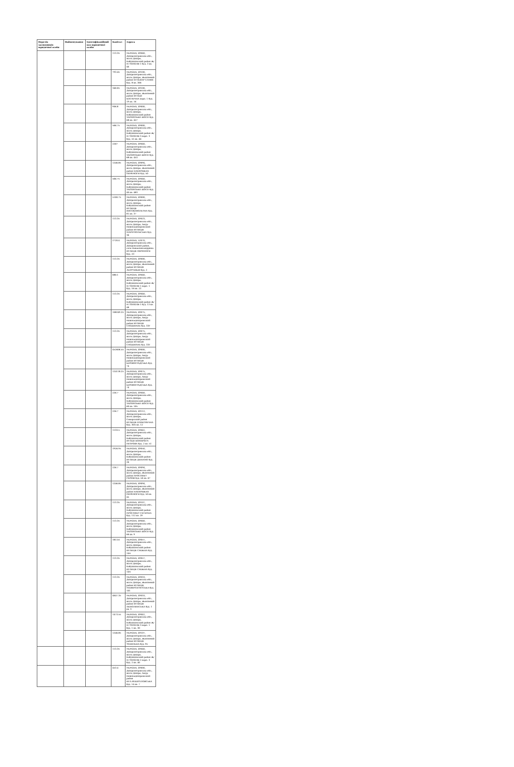| Перелік засновників юридичної особи | Найменування | Ідентифікаційний код юридичної особи | Капітал | Адреса |
| --- | --- | --- | --- | --- |
| | | | 113.35 | УКРАЇНА, 49040, Дніпропетровська обл., місто Дніпро, Бабушкінський район Ж/М ТОПОЛЯ-1 буд. 3 кв. 46 |
| | | | 793.45 | УКРАЇНА, 49100, Дніпропетровська обл., місто Дніпро, Жовтневий район БУЛЬВАР СЛАВИ буд. 8 кв. 306 |
| | | | 340.05 | УКРАЇНА, 49100, Дніпропетровська обл., місто Дніпро, Жовтневий район ВУЛЦЯ КОСМІЧНА корп. 1 буд. 19 кв. 16 |
| | | | 906.8 | УКРАЇНА, 49000, Дніпропетровська обл., місто Дніпро, Бабушкінський район ЗАПОРІЗЬКЕ ШОСЕ буд. 68 кв. 457 |
| | | | 566.75 | УКРАЇНА, 49000, Дніпропетровська обл., місто Дніпро, Бабушкінський район Ж/М ТОПОЛЯ-3 корп. 3 буд. 51 кв. 46 |
| | | | 2267 | УКРАЇНА, 49040, Дніпропетровська обл., місто Дніпро, Бабушкінський район ЗАПОРІЗЬКЕ ШОСЕ буд. 68 кв. 453 |
| | | | 1246.85 | УКРАЇНА, 49094, Дніпропетровська обл., місто Дніпро, Жовтневий район НАБЕРЕЖНА ПЕРЕМОГИ буд. 50 |
| | | | 566.75 | УКРАЇНА, 49040, Дніпропетровська обл., місто Дніпро, Бабушкінський район ЗАПОРІЗЬКЕ ШОСЕ буд. 40 кв. 483 |
| | | | 5100.75 | УКРАЇНА, 49000, Дніпропетровська обл., місто Дніпро, Бабушкінський район ВУЛИЦЯ ВИСОКОВОЛЬТНА буд. 81 кв. 37 |
| | | | 113.35 | УКРАЇНА, 49023, Дніпропетровська обл., місто Дніпро, Амур-Нижньодніпровський район ВУЛИЦЯ МАРІУПОЛЬСЬКА буд. 36 |
| | | | 2720.4 | УКРАЇНА, 52070, Дніпропетровська обл., Дніпровський район, село Новоолександрівка ВУЛИЦЯ ПЕРЕМОГИ буд. 23 |
| | | | 113.35 | УКРАЇНА, 49000, Дніпропетровська обл., місто Дніпро, Жовтневий район ВУЛИЦЯ ЛЬОТЧИКІВ буд. 2 |
| | | | 680.1 | УКРАЇНА, 49040, Дніпропетровська обл., місто Дніпро, Бабушкінський район Ж/М ТОПОЛЯ-1 корп. 1 буд. 16 кв. 22 |
| | | | 113.35 | УКРАЇНА, 49040, Дніпропетровська обл., місто Дніпро, Бабушкінський район Ж/М ТОПОЛЯ-1 буд. 13 кв. 48 |
| | | | 108249.25 | УКРАЇНА, 49075, Дніпропетровська обл., місто Дніпро, Амур-Нижньодніпровський район ВУЛИЦЯ СПОДІВАНЬ буд. 33Г |
| | | | 113.35 | УКРАЇНА, 49075, Дніпропетровська обл., місто Дніпро, Амур-Нижньодніпровський район ВУЛИЦЯ СПОДІВАНЬ буд. 33Г |
| | | | 452606.55 | УКРАЇНА, 49000, Дніпропетровська обл., місто Дніпро, Амур-Нижньодніпровський район ВУЛИЦЯ КІРОВОГРАДСЬКА буд. 74 |
| | | | 124118.25 | УКРАЇНА, 49075, Дніпропетровська обл., місто Дніпро, Амур-Нижньодніпровський район ВУЛИЦЯ КІРОВОГРАДСЬКА буд. 74 |
| | | | 226.7 | УКРАЇНА, 49040, Дніпропетровська обл., місто Дніпро, Бабушкінський район ЗАПОРІЗЬКЕ ШОСЕ буд. 60 кв. 105 |
| | | | 226.7 | УКРАЇНА, 49112, Дніпропетровська обл., місто Дніпро, Самарський район ВУЛИЦЯ ЕЛЕКТРИЧНА буд. 30А кв. 12 |
| | | | 1133.5 | УКРАЇНА, 49041, Дніпропетровська обл., місто Дніпро, Бабушкінський район ВУЛЦЯ КОМБРИГА ПЕТРОВА буд. 2 кв. 51 |
| | | | 1926.95 | УКРАЇНА, 49050, Дніпропетровська обл., місто Дніпро, Бабушкінський район ВУЛИЦЯ ДИНАМО буд. 26 |
| | | | 226.7 | УКРАЇНА, 49094, Дніпропетровська обл., місто Дніпро, Жовтневий район ПРОСПЕКТ ГЕРОЇВ буд. 50 кв. 67 |
| | | | 1246.85 | УКРАЇНА, 49094, Дніпропетровська обл., місто Дніпро, Жовтневий район НАБЕРЕЖНА ПЕРЕМОГИ буд. 50 кв. 45 |
| | | | 113.35 | УКРАЇНА, 49107, Дніпропетровська обл., місто Дніпро, Бабушкінський район ПРОСПЕКТ ГАГАРІНА буд. 112 кв. 29 |
| | | | 113.35 | УКРАЇНА, 49040, Дніпропетровська обл., місто Дніпро, Бабушкінський район ЗАПОРІЗЬКЕ ШОСЕ буд. 66 кв. 9 |
| | | | 1813.6 | УКРАЇНА, 49057, Дніпропетровська обл., місто Дніпро, Бабушкінський район ВУЛИЦЯ СМІЖНА буд. 14А |
| | | | 113.35 | УКРАЇНА, 49057, Дніпропетровська обл., місто Дніпро, Бабушкінський район ВУЛИЦЯ СМІЖНА буд. 14А |
| | | | 113.35 | УКРАЇНА, 49010, Дніпропетровська обл., місто Дніпро, Жовтневий район ВУЛИЦЯ УНІВЕРСИТЕТСЬКА буд. 101 |
| | | | 4647.35 | УКРАЇНА, 49010, Дніпропетровська обл., місто Дніпро, Жовтневий район ВУЛИЦЯ АКМОЛИНСЬКА буд. 1 кв. 3 |
| | | | 1473.55 | УКРАЇНА, 49041, Дніпропетровська обл., місто Дніпро, Бабушкінський район Ж/М ТОПОЛЯ-3 корп. 1 буд. 1 кв. 30 |
| | | | 1246.85 | УКРАЇНА, 49107, Дніпропетровська обл., місто Дніпро, Жовтневий район ВУЛИЦЯ ТОНЕЛЬНА буд. 95 |
| | | | 113.35 | УКРАЇНА, 49040, Дніпропетровська обл., місто Дніпро, Бабушкінський район Ж/М ТОПОЛЯ-2 корп. 3 буд. 2 кв. 40 |
| | | | 453.4 | УКРАЇНА, 49000, Дніпропетровська обл., місто Дніпро, Амур-Нижньодніпровський район ВУЛ.РЕШЕТІЛОВСЬКА буд. 14 кв. 7 |